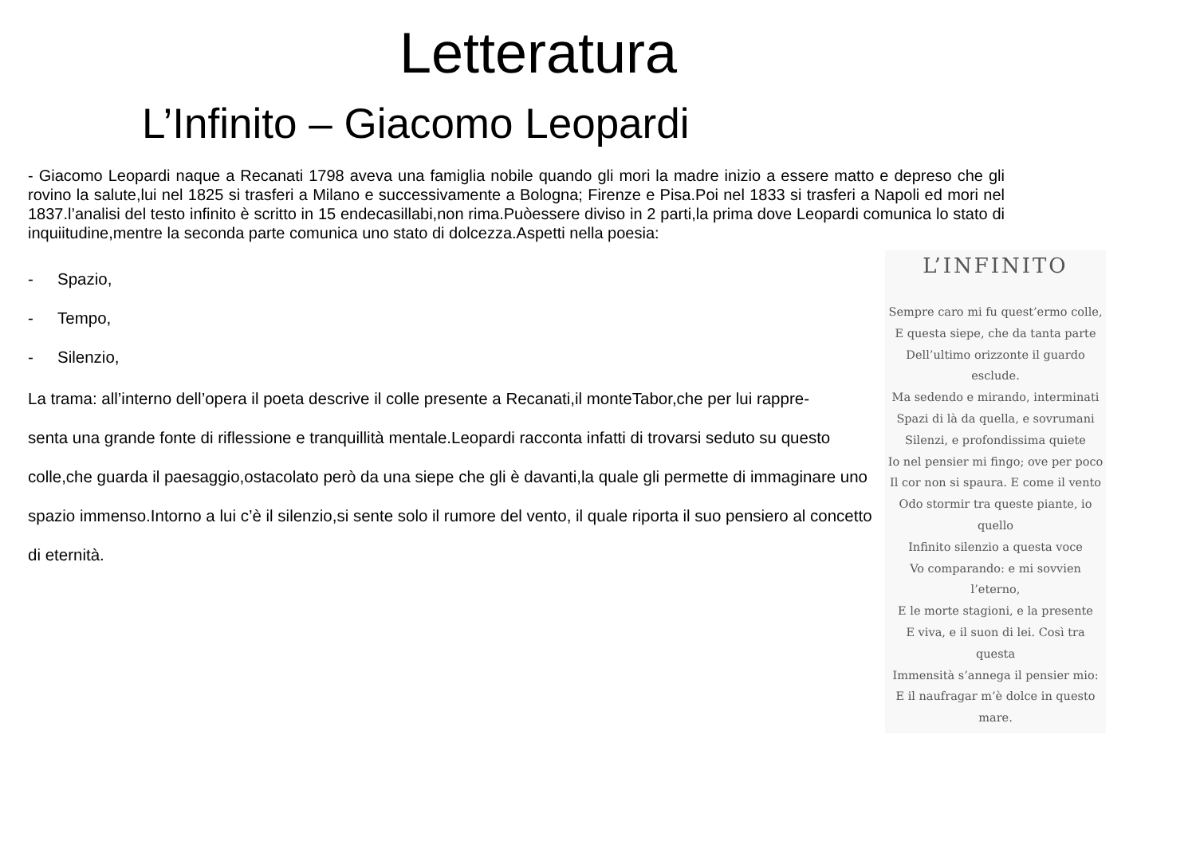Letteratura
L’Infinito – Giacomo Leopardi
- Giacomo Leopardi naque a Recanati 1798 aveva una famiglia nobile quando gli mori la madre inizio a essere matto e depreso che gli rovino la salute,lui nel 1825 si trasferi a Milano e successivamente a Bologna; Firenze e Pisa.Poi nel 1833 si trasferi a Napoli ed mori nel 1837.l’analisi del testo infinito è scritto in 15 endecasillabi,non rima.Puòessere diviso in 2 parti,la prima dove Leopardi comunica lo stato di inquiitudine,mentre la seconda parte comunica uno stato di dolcezza.Aspetti nella poesia:
- Spazio,
- Tempo,
- Silenzio,
La trama: all’interno dell’opera il poeta descrive il colle presente a Recanati,il monteTabor,che per lui rappre-
senta una grande fonte di riflessione e tranquillità mentale.Leopardi racconta infatti di trovarsi seduto su questo colle,che guarda il paesaggio,ostacolato però da una siepe che gli è davanti,la quale gli permette di immaginare uno spazio immenso.Intorno a lui c’è il silenzio,si sente solo il rumore del vento, il quale riporta il suo pensiero al concetto di eternità.
L’INFINITO
Sempre caro mi fu quest’ermo colle,
E questa siepe, che da tanta parte
Dell’ultimo orizzonte il guardo esclude.
Ma sedendo e mirando, interminati
Spazi di là da quella, e sovrumani
Silenzi, e profondissima quiete
Io nel pensier mi fingo; ove per poco
Il cor non si spaura. E come il vento
Odo stormir tra queste piante, io quello
Infinito silenzio a questa voce
Vo comparando: e mi sovvien l’eterno,
E le morte stagioni, e la presente
E viva, e il suon di lei. Così tra questa
Immensità s’annega il pensier mio:
E il naufragar m’è dolce in questo mare.